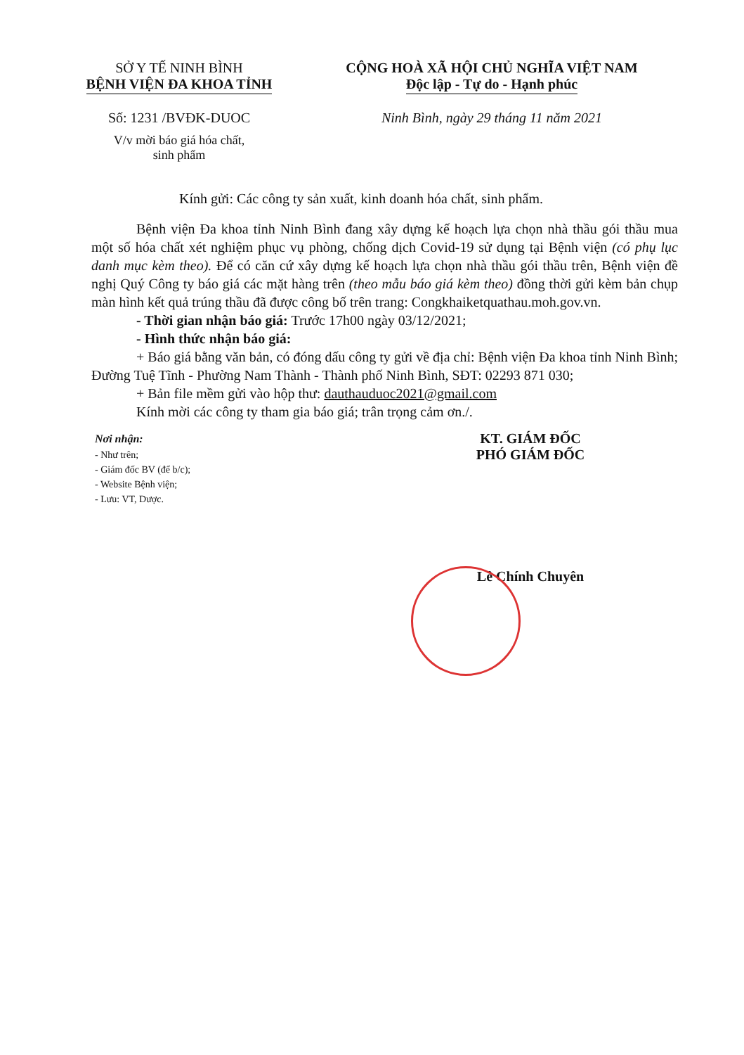SỞ Y TẾ NINH BÌNH
BỆNH VIỆN ĐA KHOA TỈNH
Số: 1231 /BVĐK-DUOC
V/v mời báo giá hóa chất,
sinh phẩm
CỘNG HOÀ XÃ HỘI CHỦ NGHĨA VIỆT NAM
Độc lập - Tự do - Hạnh phúc
Ninh Bình, ngày 29 tháng 11 năm 2021
Kính gửi: Các công ty sản xuất, kinh doanh hóa chất, sinh phẩm.
Bệnh viện Đa khoa tỉnh Ninh Bình đang xây dựng kế hoạch lựa chọn nhà thầu gói thầu mua một số hóa chất xét nghiệm phục vụ phòng, chống dịch Covid-19 sử dụng tại Bệnh viện (có phụ lục danh mục kèm theo). Để có căn cứ xây dựng kế hoạch lựa chọn nhà thầu gói thầu trên, Bệnh viện đề nghị Quý Công ty báo giá các mặt hàng trên (theo mẫu báo giá kèm theo) đồng thời gửi kèm bản chụp màn hình kết quả trúng thầu đã được công bố trên trang: Congkhaiketquathau.moh.gov.vn.
- Thời gian nhận báo giá: Trước 17h00 ngày 03/12/2021;
- Hình thức nhận báo giá:
+ Báo giá bằng văn bản, có đóng dấu công ty gửi về địa chỉ: Bệnh viện Đa khoa tỉnh Ninh Bình; Đường Tuệ Tĩnh - Phường Nam Thành - Thành phố Ninh Bình, SĐT: 02293 871 030;
+ Bản file mềm gửi vào hộp thư: dauthauduoc2021@gmail.com
Kính mời các công ty tham gia báo giá; trân trọng cảm ơn./.
Nơi nhận:
- Như trên;
- Giám đốc BV (để b/c);
- Website Bệnh viện;
- Lưu: VT, Dược.
KT. GIÁM ĐỐC
PHÓ GIÁM ĐỐC
Lê Chính Chuyên